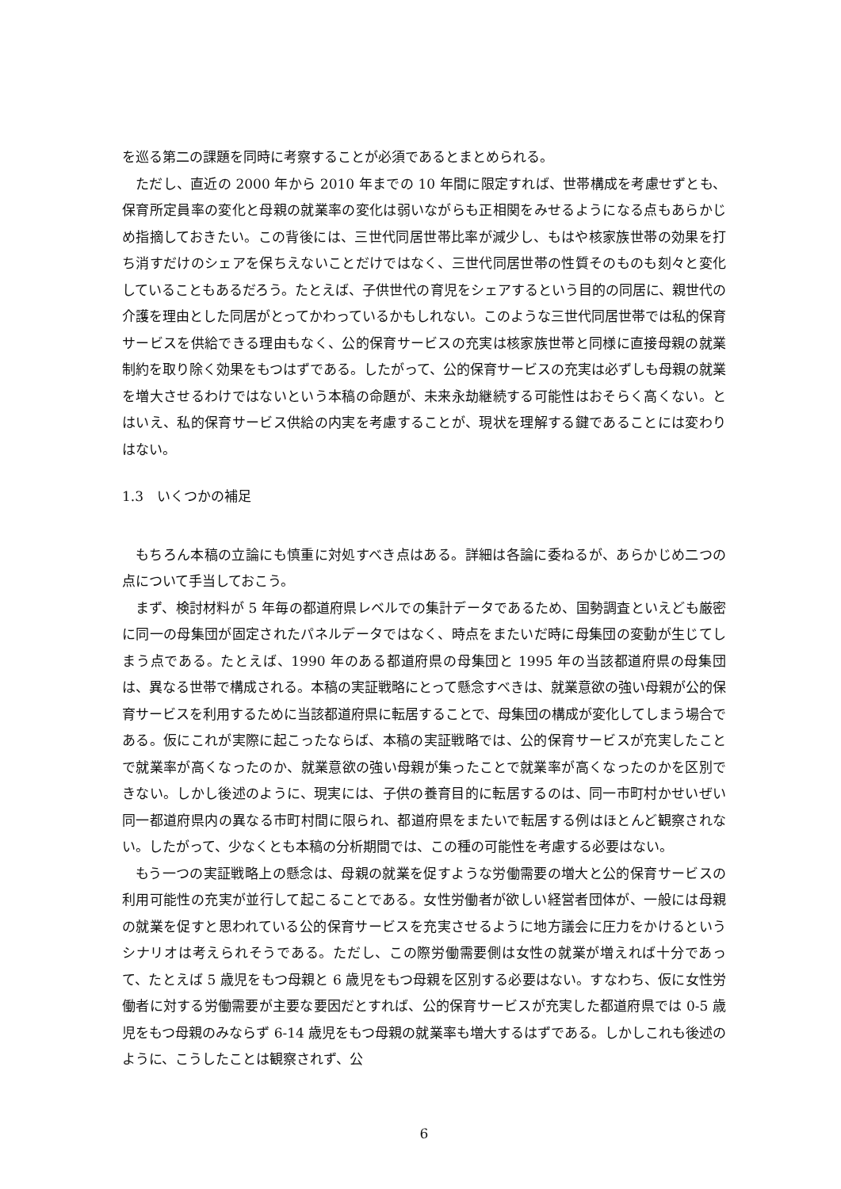を巡る第二の課題を同時に考察することが必須であるとまとめられる。
ただし、直近の 2000 年から 2010 年までの 10 年間に限定すれば、世帯構成を考慮せずとも、保育所定員率の変化と母親の就業率の変化は弱いながらも正相関をみせるようになる点もあらかじめ指摘しておきたい。この背後には、三世代同居世帯比率が減少し、もはや核家族世帯の効果を打ち消すだけのシェアを保ちえないことだけではなく、三世代同居世帯の性質そのものも刻々と変化していることもあるだろう。たとえば、子供世代の育児をシェアするという目的の同居に、親世代の介護を理由とした同居がとってかわっているかもしれない。このような三世代同居世帯では私的保育サービスを供給できる理由もなく、公的保育サービスの充実は核家族世帯と同様に直接母親の就業制約を取り除く効果をもつはずである。したがって、公的保育サービスの充実は必ずしも母親の就業を増大させるわけではないという本稿の命題が、未来永劫継続する可能性はおそらく高くない。とはいえ、私的保育サービス供給の内実を考慮することが、現状を理解する鍵であることには変わりはない。
1.3　いくつかの補足
もちろん本稿の立論にも慎重に対処すべき点はある。詳細は各論に委ねるが、あらかじめ二つの点について手当しておこう。
まず、検討材料が 5 年毎の都道府県レベルでの集計データであるため、国勢調査といえども厳密に同一の母集団が固定されたパネルデータではなく、時点をまたいだ時に母集団の変動が生じてしまう点である。たとえば、1990 年のある都道府県の母集団と 1995 年の当該都道府県の母集団は、異なる世帯で構成される。本稿の実証戦略にとって懸念すべきは、就業意欲の強い母親が公的保育サービスを利用するために当該都道府県に転居することで、母集団の構成が変化してしまう場合である。仮にこれが実際に起こったならば、本稿の実証戦略では、公的保育サービスが充実したことで就業率が高くなったのか、就業意欲の強い母親が集ったことで就業率が高くなったのかを区別できない。しかし後述のように、現実には、子供の養育目的に転居するのは、同一市町村かせいぜい同一都道府県内の異なる市町村間に限られ、都道府県をまたいで転居する例はほとんど観察されない。したがって、少なくとも本稿の分析期間では、この種の可能性を考慮する必要はない。
もう一つの実証戦略上の懸念は、母親の就業を促すような労働需要の増大と公的保育サービスの利用可能性の充実が並行して起こることである。女性労働者が欲しい経営者団体が、一般には母親の就業を促すと思われている公的保育サービスを充実させるように地方議会に圧力をかけるというシナリオは考えられそうである。ただし、この際労働需要側は女性の就業が増えれば十分であって、たとえば 5 歳児をもつ母親と 6 歳児をもつ母親を区別する必要はない。すなわち、仮に女性労働者に対する労働需要が主要な要因だとすれば、公的保育サービスが充実した都道府県では 0-5 歳児をもつ母親のみならず 6-14 歳児をもつ母親の就業率も増大するはずである。しかしこれも後述のように、こうしたことは観察されず、公
6